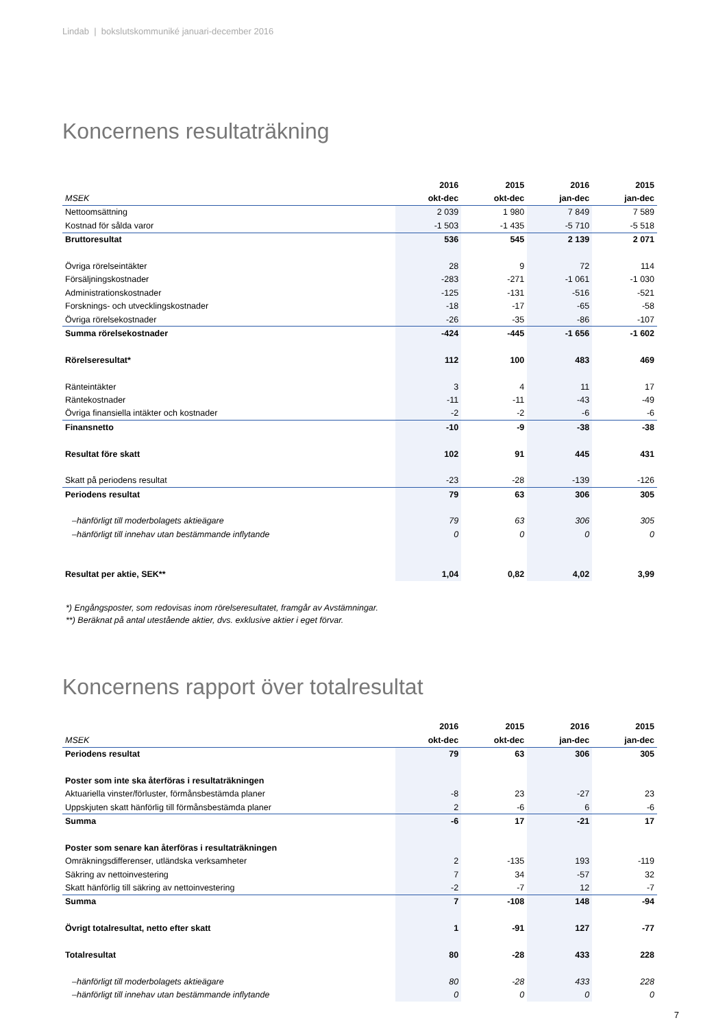Lindab | bokslutskommuniké januari-december 2016
Koncernens resultaträkning
| | 2016 | 2015 | 2016 | 2015 |
| --- | --- | --- | --- | --- |
| MSEK | okt-dec | okt-dec | jan-dec | jan-dec |
| Nettoomsättning | 2 039 | 1 980 | 7 849 | 7 589 |
| Kostnad för sålda varor | -1 503 | -1 435 | -5 710 | -5 518 |
| Bruttoresultat | 536 | 545 | 2 139 | 2 071 |
| Övriga rörelseintäkter | 28 | 9 | 72 | 114 |
| Försäljningskostnader | -283 | -271 | -1 061 | -1 030 |
| Administrationskostnader | -125 | -131 | -516 | -521 |
| Forsknings- och utvecklingskostnader | -18 | -17 | -65 | -58 |
| Övriga rörelsekostnader | -26 | -35 | -86 | -107 |
| Summa rörelsekostnader | -424 | -445 | -1 656 | -1 602 |
| Rörelseresultat* | 112 | 100 | 483 | 469 |
| Ränteintäkter | 3 | 4 | 11 | 17 |
| Räntekostnader | -11 | -11 | -43 | -49 |
| Övriga finansiella intäkter och kostnader | -2 | -2 | -6 | -6 |
| Finansnetto | -10 | -9 | -38 | -38 |
| Resultat före skatt | 102 | 91 | 445 | 431 |
| Skatt på periodens resultat | -23 | -28 | -139 | -126 |
| Periodens resultat | 79 | 63 | 306 | 305 |
| –hänförligt till moderbolagets aktieägare | 79 | 63 | 306 | 305 |
| –hänförligt till innehav utan bestämmande inflytande | 0 | 0 | 0 | 0 |
| Resultat per aktie, SEK** | 1,04 | 0,82 | 4,02 | 3,99 |
*) Engångsposter, som redovisas inom rörelseresultatet, framgår av Avstämningar.
**) Beräknat på antal utestående aktier, dvs. exklusive aktier i eget förvar.
Koncernens rapport över totalresultat
| | 2016 | 2015 | 2016 | 2015 |
| --- | --- | --- | --- | --- |
| MSEK | okt-dec | okt-dec | jan-dec | jan-dec |
| Periodens resultat | 79 | 63 | 306 | 305 |
| Poster som inte ska återföras i resultaträkningen | | | | |
| Aktuariella vinster/förluster, förmånsbestämda planer | -8 | 23 | -27 | 23 |
| Uppskjuten skatt hänförlig till förmånsbestämda planer | 2 | -6 | 6 | -6 |
| Summa | -6 | 17 | -21 | 17 |
| Poster som senare kan återföras i resultaträkningen | | | | |
| Omräkningsdifferenser, utländska verksamheter | 2 | -135 | 193 | -119 |
| Säkring av nettoinvestering | 7 | 34 | -57 | 32 |
| Skatt hänförlig till säkring av nettoinvestering | -2 | -7 | 12 | -7 |
| Summa | 7 | -108 | 148 | -94 |
| Övrigt totalresultat, netto efter skatt | 1 | -91 | 127 | -77 |
| Totalresultat | 80 | -28 | 433 | 228 |
| –hänförligt till moderbolagets aktieägare | 80 | -28 | 433 | 228 |
| –hänförligt till innehav utan bestämmande inflytande | 0 | 0 | 0 | 0 |
7